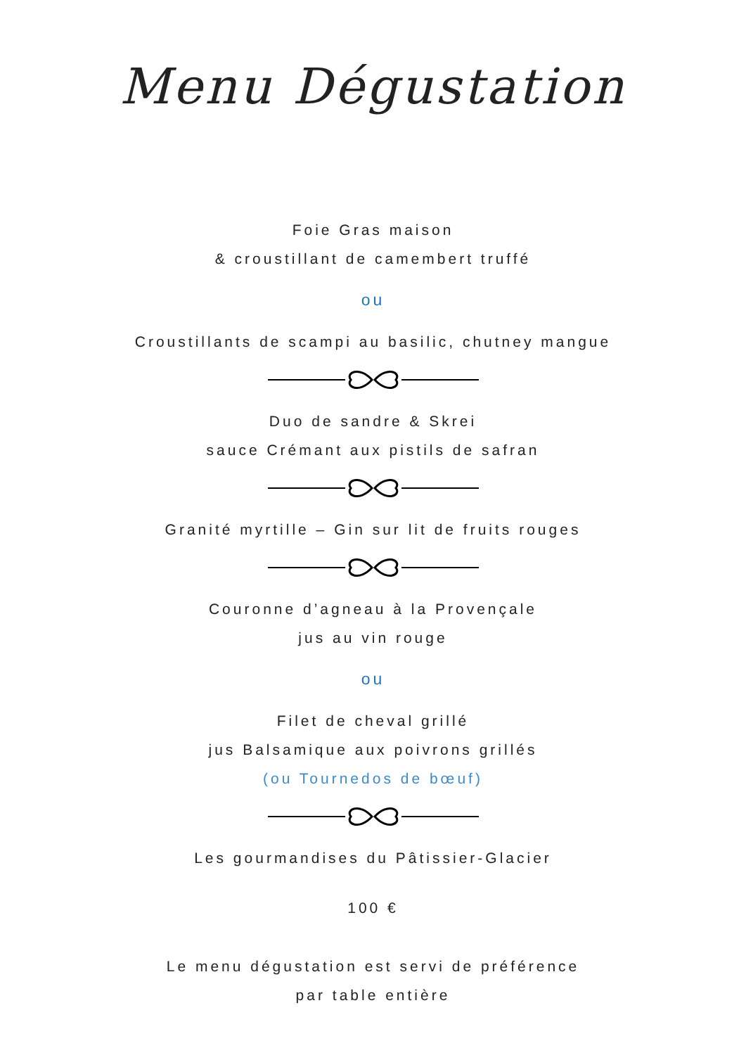Menu Dégustation
Foie Gras maison
& croustillant de camembert truffé
ou
Croustillants de scampi au basilic, chutney mangue
Duo de sandre & Skrei
sauce Crémant aux pistils de safran
Granité myrtille – Gin sur lit de fruits rouges
Couronne d’agneau à la Provençale
jus au vin rouge
ou
Filet de cheval grillé
jus Balsamique aux poivrons grillés
(ou Tournedos de bœuf)
Les gourmandises du Pâtissier-Glacier
100 €
Le menu dégustation est servi de préférence
par table entière